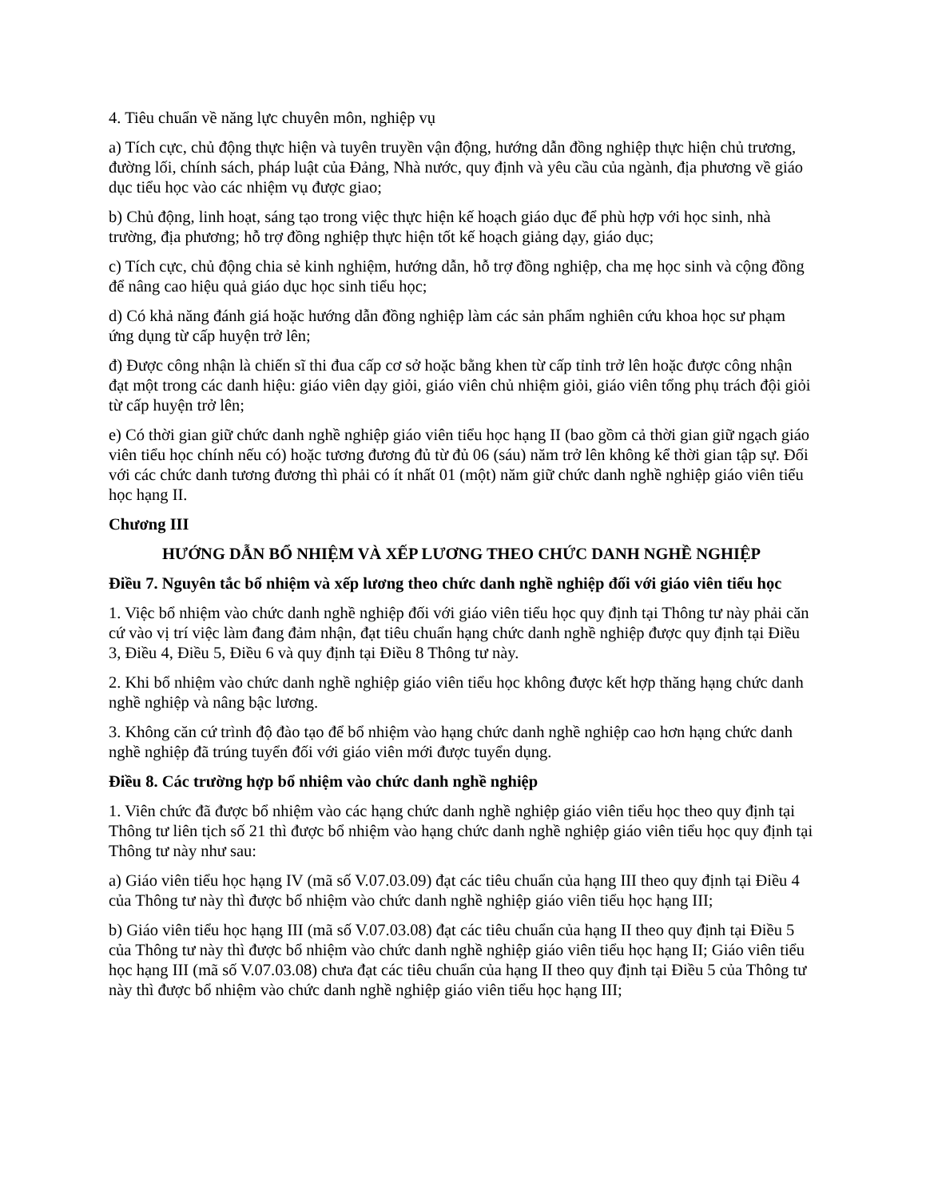4. Tiêu chuẩn về năng lực chuyên môn, nghiệp vụ
a) Tích cực, chủ động thực hiện và tuyên truyền vận động, hướng dẫn đồng nghiệp thực hiện chủ trương, đường lối, chính sách, pháp luật của Đảng, Nhà nước, quy định và yêu cầu của ngành, địa phương về giáo dục tiểu học vào các nhiệm vụ được giao;
b) Chủ động, linh hoạt, sáng tạo trong việc thực hiện kế hoạch giáo dục để phù hợp với học sinh, nhà trường, địa phương; hỗ trợ đồng nghiệp thực hiện tốt kế hoạch giảng dạy, giáo dục;
c) Tích cực, chủ động chia sẻ kinh nghiệm, hướng dẫn, hỗ trợ đồng nghiệp, cha mẹ học sinh và cộng đồng để nâng cao hiệu quả giáo dục học sinh tiểu học;
d) Có khả năng đánh giá hoặc hướng dẫn đồng nghiệp làm các sản phẩm nghiên cứu khoa học sư phạm ứng dụng từ cấp huyện trở lên;
đ) Được công nhận là chiến sĩ thi đua cấp cơ sở hoặc bằng khen từ cấp tỉnh trở lên hoặc được công nhận đạt một trong các danh hiệu: giáo viên dạy giỏi, giáo viên chủ nhiệm giỏi, giáo viên tổng phụ trách đội giỏi từ cấp huyện trở lên;
e) Có thời gian giữ chức danh nghề nghiệp giáo viên tiểu học hạng II (bao gồm cả thời gian giữ ngạch giáo viên tiểu học chính nếu có) hoặc tương đương đủ từ đủ 06 (sáu) năm trở lên không kể thời gian tập sự. Đối với các chức danh tương đương thì phải có ít nhất 01 (một) năm giữ chức danh nghề nghiệp giáo viên tiểu học hạng II.
Chương III
HƯỚNG DẪN BỔ NHIỆM VÀ XẾP LƯƠNG THEO CHỨC DANH NGHỀ NGHIỆP
Điều 7. Nguyên tắc bổ nhiệm và xếp lương theo chức danh nghề nghiệp đối với giáo viên tiểu học
1. Việc bổ nhiệm vào chức danh nghề nghiệp đối với giáo viên tiểu học quy định tại Thông tư này phải căn cứ vào vị trí việc làm đang đảm nhận, đạt tiêu chuẩn hạng chức danh nghề nghiệp được quy định tại Điều 3, Điều 4, Điều 5, Điều 6 và quy định tại Điều 8 Thông tư này.
2. Khi bổ nhiệm vào chức danh nghề nghiệp giáo viên tiểu học không được kết hợp thăng hạng chức danh nghề nghiệp và nâng bậc lương.
3. Không căn cứ trình độ đào tạo để bổ nhiệm vào hạng chức danh nghề nghiệp cao hơn hạng chức danh nghề nghiệp đã trúng tuyển đối với giáo viên mới được tuyển dụng.
Điều 8. Các trường hợp bổ nhiệm vào chức danh nghề nghiệp
1. Viên chức đã được bổ nhiệm vào các hạng chức danh nghề nghiệp giáo viên tiểu học theo quy định tại Thông tư liên tịch số 21 thì được bổ nhiệm vào hạng chức danh nghề nghiệp giáo viên tiểu học quy định tại Thông tư này như sau:
a) Giáo viên tiểu học hạng IV (mã số V.07.03.09) đạt các tiêu chuẩn của hạng III theo quy định tại Điều 4 của Thông tư này thì được bổ nhiệm vào chức danh nghề nghiệp giáo viên tiểu học hạng III;
b) Giáo viên tiểu học hạng III (mã số V.07.03.08) đạt các tiêu chuẩn của hạng II theo quy định tại Điều 5 của Thông tư này thì được bổ nhiệm vào chức danh nghề nghiệp giáo viên tiểu học hạng II; Giáo viên tiểu học hạng III (mã số V.07.03.08) chưa đạt các tiêu chuẩn của hạng II theo quy định tại Điều 5 của Thông tư này thì được bổ nhiệm vào chức danh nghề nghiệp giáo viên tiểu học hạng III;